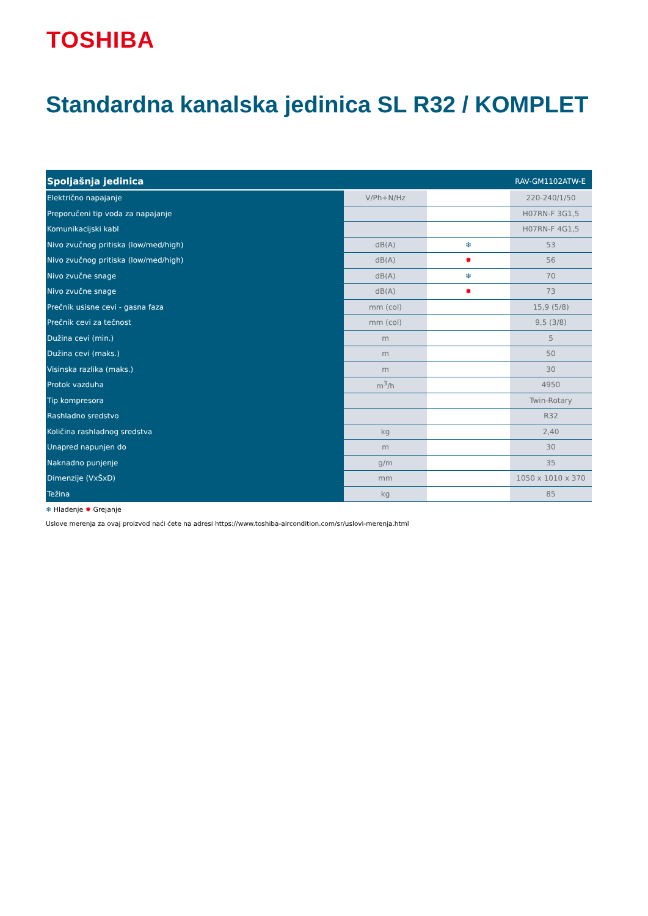TOSHIBA
Standardna kanalska jedinica SL R32 / KOMPLET
| Spoljašnja jedinica | | | RAV-GM1102ATW-E |
| --- | --- | --- | --- |
| Električno napajanje | V/Ph+N/Hz | | 220-240/1/50 |
| Preporučeni tip voda za napajanje | | | H07RN-F 3G1,5 |
| Komunikacijski kabl | | | H07RN-F 4G1,5 |
| Nivo zvučnog pritiska (low/med/high) | dB(A) | ❄ | 53 |
| Nivo zvučnog pritiska (low/med/high) | dB(A) | ✹ | 56 |
| Nivo zvučne snage | dB(A) | ❄ | 70 |
| Nivo zvučne snage | dB(A) | ✹ | 73 |
| Prečnik usisne cevi - gasna faza | mm (col) | | 15,9 (5/8) |
| Prečnik cevi za tečnost | mm (col) | | 9,5 (3/8) |
| Dužina cevi (min.) | m | | 5 |
| Dužina cevi (maks.) | m | | 50 |
| Visinska razlika (maks.) | m | | 30 |
| Protok vazduha | m<sup>3</sup>/h | | 4950 |
| Tip kompresora | | | Twin-Rotary |
| Rashladno sredstvo | | | R32 |
| Količina rashladnog sredstva | kg | | 2,40 |
| Unapred napunjen do | m | | 30 |
| Naknadno punjenje | g/m | | 35 |
| Dimenzije (VxŠxD) | mm | | 1050 x 1010 x 370 |
| Težina | kg | | 85 |
❄ Hlađenje ✹ Grejanje
Uslove merenja za ovaj proizvod naći ćete na adresi https://www.toshiba-aircondition.com/sr/uslovi-merenja.html